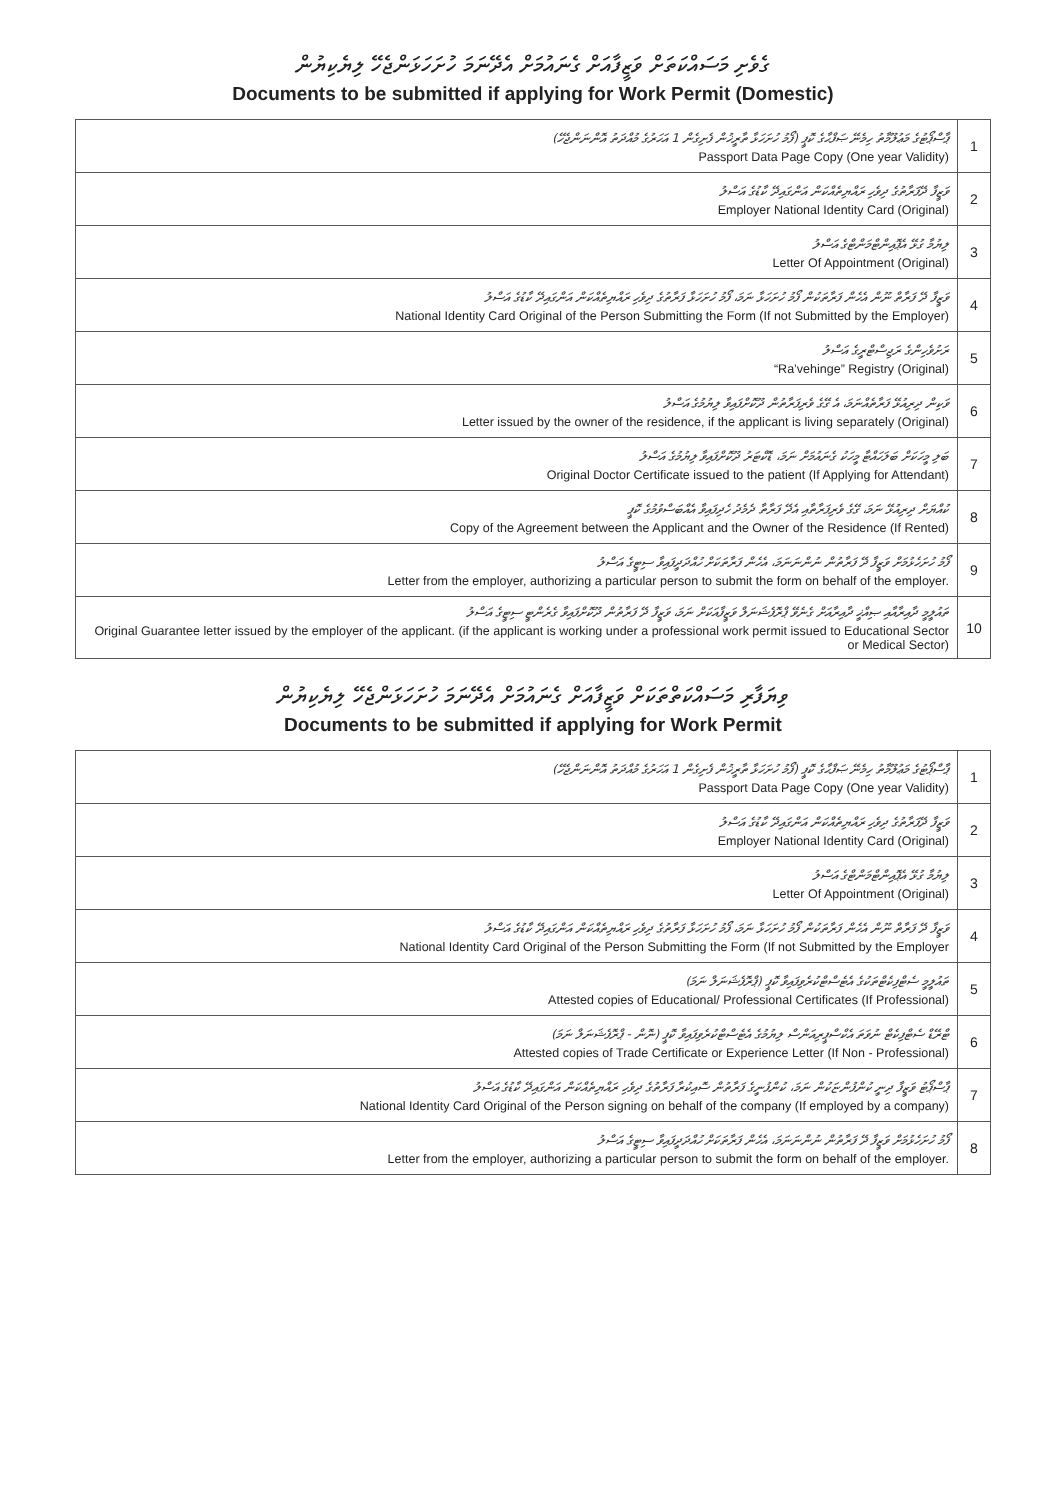ގެވެށި މަސައްކަތަށް ވަޒީފާއަށް ގެނައުމަށް އެދޭނަމަ ހުށަހަޅަންޖެހޭ ލިޔެކިޔުން
Documents to be submitted if applying for Work Permit (Domestic)
| ޕާސްޕޯޓުގެ މަޢުލޫމާތު ހިމެނޭ ޞަފްޙާގެ ކޮޕީ (ފޯމު ހުށަހަޅާ ތާރީޚުން ފެށިގެން 1 އަހަރުގެ މުއްދަތު އޮންނަންޖެހޭ) Passport Data Page Copy (One year Validity) | 1 |
| ވަޒީފާ ދޭފަރާތުގެ ދިވެހި ރައްޔިތެއްކަން އަންގައިދޭ ކާޑުގެ އަސްލު Employer National Identity Card (Original) | 2 |
| ލިޔުމާ ގުޅޭ އެޕޮއިންޓްމަންޓްގެ އަސްލު Letter Of Appointment (Original) | 3 |
| ވަޒީފާ ދޭ ފަރާތް ނޫން އެހެން ފަރާތަކުން ފޯމު ހުށަހަޅާ ނަމަ، ފޯމު ހުށަހަޅާ ފަރާތުގެ ދިވެހި ރައްޔިތެއްކަން އަންގައިދޭ ކާޑުގެ އަސްލު National Identity Card Original of the Person Submitting the Form (If not Submitted by the Employer) | 4 |
| ރަށުވެހިންގެ ރަޖިސްޓްރީގެ އަސްލު “Ra’vehinge” Registry (Original) | 5 |
| ވަކިން ދިރިއުޅޭ ފަރާތެއްނަމަ، އެ ގޭގެ ވެރިފަރާތުން ދޫކޮށްފައިވާ ލިޔުމުގެ އަސްލު Letter issued by the owner of the residence, if the applicant is living separately (Original) | 6 |
| ބަލި މީހަކަށް ބަލަހައްޓާ މީހަކު ގެނައުމަށް ނަމަ، ޑޮކްޓަރު ދޫކޮށްފައިވާ ލިޔުމުގެ އަސްލު Original Doctor Certificate issued to the patient (If Applying for Attendant) | 7 |
| ކުއްޔަށް ދިރިއުޅޭ ނަމަ، ގޭގެ ވެރިފަރާތާއި އެދޭ ފަރާތާ ދެމެދު ހެދިފައިވާ އެއްބަސްވުމުގެ ކޮޕީ Copy of the Agreement between the Applicant and the Owner of the Residence (If Rented) | 8 |
| ފޯމު ހުށަހެޅުމަށް ވަޒީފާ ދޭ ފަރާތުން ނުންނަނަމަ، އެހެން ފަރާތަކަށް ހުއްދަދީފައިވާ ސިޓީގެ އަސްލު Letter from the employer, authorizing a particular person to submit the form on behalf of the employer. | 9 |
| ތައުލީމީ ދާއިރާއާއި ޞިއްޚީ ދާއިރާއަށް ގެނެވޭ ޕްރޮފެޝަނަލް ވަޒީފާއަކަށް ނަމަ، ވަޒީފާ ދޭ ފަރާތުން ދޫކޮށްފައިވާ ގެރެންޓީ ސިޓީގެ އަސްލު Original Guarantee letter issued by the employer of the applicant. (if the applicant is working under a professional work permit issued to Educational Sector or Medical Sector) | 10 |
ވިޔަފާރި މަސައްކަތްތަކަށް ވަޒީފާއަށް ގެނައުމަށް އެދޭނަމަ ހުށަހަޅަންޖެހޭ ލިޔެކިޔުން
Documents to be submitted if applying for Work Permit
| ޕާސްޕޯޓުގެ މަޢުލޫމާތު ހިމެނޭ ޞަފްޙާގެ ކޮޕީ (ފޯމު ހުށަހަޅާ ތާރީޚުން ފެށިގެން 1 އަހަރުގެ މުއްދަތު އޮންނަންޖެހޭ) Passport Data Page Copy (One year Validity) | 1 |
| ވަޒީފާ ދޭފަރާތުގެ ދިވެހި ރައްޔިތެއްކަން އަންގައިދޭ ކާޑުގެ އަސްލު Employer National Identity Card (Original) | 2 |
| ލިޔުމާ ގުޅޭ އެޕޮއިންޓްމަންޓްގެ އަސްލު Letter Of Appointment (Original) | 3 |
| ވަޒީފާ ދޭ ފަރާތް ނޫން އެހެން ފަރާތަކުން ފޯމު ހުށަހަޅާ ނަމަ، ފޯމު ހުށަހަޅާ ފަރާތުގެ ދިވެހި ރައްޔިތެއްކަން އަންގައިދޭ ކާޑުގެ އަސްލު National Identity Card Original of the Person Submitting the Form (If not Submitted by the Employer | 4 |
| ތައުލީމީ ސެޓްފިކެޓްތަކުގެ އެޓެސްޓްކުރެވިފައިވާ ކޮޕީ (ޕްރޮފެޝަނަލް ނަމަ) Attested copies of Educational/ Professional Certificates (If Professional) | 5 |
| ޓްރޭޑް ސެޓްފިކެޓް ނުވަތަ އެކްސްޕީރިއަންސް ލިޔުމުގެ އެޓެސްޓްކުރެވިފައިވާ ކޮޕީ (ނޮން - ޕްރޮފެޝަނަލް ނަމަ) Attested copies of Trade Certificate or Experience Letter (If Non - Professional) | 6 |
| ޕާސްޕޯޓު ވަޒީފާ ދިނީ ކުންފުންޏަކުން ނަމަ، ކުންފުނީގެ ފަރާތުން ސޮއިކުރާ ފަރާތުގެ ދިވެހި ރައްޔިތެއްކަން އަންގައިދޭ ކާޑުގެ އަސްލު National Identity Card Original of the Person signing on behalf of the company (If employed by a company) | 7 |
| ފޯމު ހުށަހެޅުމަށް ވަޒީފާ ދޭ ފަރާތުން ނުންނަނަމަ، އެހެން ފަރާތަކަށް ހުއްދަދީފައިވާ ސިޓީގެ އަސްލު Letter from the employer, authorizing a particular person to submit the form on behalf of the employer. | 8 |